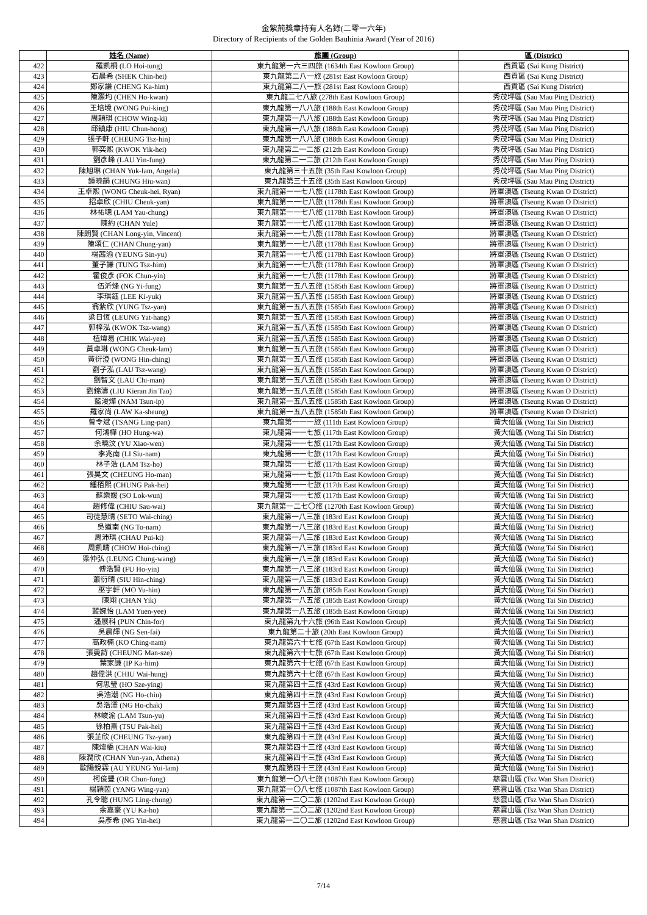金紫荊獎章持有人名錄(二零一六年)
Directory of Recipients of the Golden Bauhinia Award (Year of 2016)
| | 姓名 (Name) | 旅團 (Group) | 區 (District) |
| --- | --- | --- | --- |
| 422 | 羅凱桐 (LO Hoi-tung) | 東九龍第一六三四旅 (1634th East Kowloon Group) | 西貢區 (Sai Kung District) |
| 423 | 石晨希 (SHEK Chin-hei) | 東九龍第二八一旅 (281st East Kowloon Group) | 西貢區 (Sai Kung District) |
| 424 | 鄭家謙 (CHENG Ka-him) | 東九龍第二八一旅 (281st East Kowloon Group) | 西貢區 (Sai Kung District) |
| 425 | 陳灝均 (CHEN Ho-kwan) | 東九龍二七八旅 (278th East Kowloon Group) | 秀茂坪區 (Sau Mau Ping District) |
| 426 | 王培境 (WONG Pui-king) | 東九龍第一八八旅 (188th East Kowloon Group) | 秀茂坪區 (Sau Mau Ping District) |
| 427 | 周穎琪 (CHOW Wing-ki) | 東九龍第一八八旅 (188th East Kowloon Group) | 秀茂坪區 (Sau Mau Ping District) |
| 428 | 邱鎮康 (HIU Chun-hong) | 東九龍第一八八旅 (188th East Kowloon Group) | 秀茂坪區 (Sau Mau Ping District) |
| 429 | 張子軒 (CHEUNG Tsz-hin) | 東九龍第一八八旅 (188th East Kowloon Group) | 秀茂坪區 (Sau Mau Ping District) |
| 430 | 郭奕熙 (KWOK Yik-hei) | 東九龍第二一二旅 (212th East Kowloon Group) | 秀茂坪區 (Sau Mau Ping District) |
| 431 | 劉彥峰 (LAU Yin-fung) | 東九龍第二一二旅 (212th East Kowloon Group) | 秀茂坪區 (Sau Mau Ping District) |
| 432 | 陳旭琳 (CHAN Yuk-lam, Angela) | 東九龍第三十五旅 (35th East Kowloon Group) | 秀茂坪區 (Sau Mau Ping District) |
| 433 | 鍾曉韻 (CHUNG Hiu-wan) | 東九龍第三十五旅 (35th East Kowloon Group) | 秀茂坪區 (Sau Mau Ping District) |
| 434 | 王卓熙 (WONG Cheuk-hei, Ryan) | 東九龍第一一七八旅 (1178th East Kowloon Group) | 將軍澳區 (Tseung Kwan O District) |
| 435 | 招卓欣 (CHIU Cheuk-yan) | 東九龍第一一七八旅 (1178th East Kowloon Group) | 將軍澳區 (Tseung Kwan O District) |
| 436 | 林祐聰 (LAM Yau-chung) | 東九龍第一一七八旅 (1178th East Kowloon Group) | 將軍澳區 (Tseung Kwan O District) |
| 437 | 陳約 (CHAN Yule) | 東九龍第一一七八旅 (1178th East Kowloon Group) | 將軍澳區 (Tseung Kwan O District) |
| 438 | 陳朗賢 (CHAN Long-yin, Vincent) | 東九龍第一一七八旅 (1178th East Kowloon Group) | 將軍澳區 (Tseung Kwan O District) |
| 439 | 陳頌仁 (CHAN Chung-yan) | 東九龍第一一七八旅 (1178th East Kowloon Group) | 將軍澳區 (Tseung Kwan O District) |
| 440 | 楊茜渝 (YEUNG Sin-yu) | 東九龍第一一七八旅 (1178th East Kowloon Group) | 將軍澳區 (Tseung Kwan O District) |
| 441 | 董子謙 (TUNG Tsz-him) | 東九龍第一一七八旅 (1178th East Kowloon Group) | 將軍澳區 (Tseung Kwan O District) |
| 442 | 霍俊彥 (FOK Chun-yin) | 東九龍第一一七八旅 (1178th East Kowloon Group) | 將軍澳區 (Tseung Kwan O District) |
| 443 | 伍沂烽 (NG Yi-fung) | 東九龍第一五八五旅 (1585th East Kowloon Group) | 將軍澳區 (Tseung Kwan O District) |
| 444 | 李琪鈺 (LEE Ki-yuk) | 東九龍第一五八五旅 (1585th East Kowloon Group) | 將軍澳區 (Tseung Kwan O District) |
| 445 | 翁紫欣 (YUNG Tsz-yan) | 東九龍第一五八五旅 (1585th East Kowloon Group) | 將軍澳區 (Tseung Kwan O District) |
| 446 | 梁日恆 (LEUNG Yat-hang) | 東九龍第一五八五旅 (1585th East Kowloon Group) | 將軍澳區 (Tseung Kwan O District) |
| 447 | 郭梓泓 (KWOK Tsz-wang) | 東九龍第一五八五旅 (1585th East Kowloon Group) | 將軍澳區 (Tseung Kwan O District) |
| 448 | 植煒易 (CHIK Wai-yee) | 東九龍第一五八五旅 (1585th East Kowloon Group) | 將軍澳區 (Tseung Kwan O District) |
| 449 | 黃卓琳 (WONG Cheuk-lam) | 東九龍第一五八五旅 (1585th East Kowloon Group) | 將軍澳區 (Tseung Kwan O District) |
| 450 | 黃衍澄 (WONG Hin-ching) | 東九龍第一五八五旅 (1585th East Kowloon Group) | 將軍澳區 (Tseung Kwan O District) |
| 451 | 劉子泓 (LAU Tsz-wang) | 東九龍第一五八五旅 (1585th East Kowloon Group) | 將軍澳區 (Tseung Kwan O District) |
| 452 | 劉智文 (LAU Chi-man) | 東九龍第一五八五旅 (1585th East Kowloon Group) | 將軍澳區 (Tseung Kwan O District) |
| 453 | 劉錦濤 (LIU Kieran Jin Tao) | 東九龍第一五八五旅 (1585th East Kowloon Group) | 將軍澳區 (Tseung Kwan O District) |
| 454 | 藍浚燁 (NAM Tsun-ip) | 東九龍第一五八五旅 (1585th East Kowloon Group) | 將軍澳區 (Tseung Kwan O District) |
| 455 | 羅家尚 (LAW Ka-sheung) | 東九龍第一五八五旅 (1585th East Kowloon Group) | 將軍澳區 (Tseung Kwan O District) |
| 456 | 曾令斌 (TSANG Ling-pan) | 東九龍第一一一旅 (111th East Kowloon Group) | 黃大仙區 (Wong Tai Sin District) |
| 457 | 何鴻樺 (HO Hung-wa) | 東九龍第一一七旅 (117th East Kowloon Group) | 黃大仙區 (Wong Tai Sin District) |
| 458 | 余曉汶 (YU Xiao-wen) | 東九龍第一一七旅 (117th East Kowloon Group) | 黃大仙區 (Wong Tai Sin District) |
| 459 | 李兆南 (LI Siu-nam) | 東九龍第一一七旅 (117th East Kowloon Group) | 黃大仙區 (Wong Tai Sin District) |
| 460 | 林子浩 (LAM Tsz-ho) | 東九龍第一一七旅 (117th East Kowloon Group) | 黃大仙區 (Wong Tai Sin District) |
| 461 | 張昊文 (CHEUNG Ho-man) | 東九龍第一一七旅 (117th East Kowloon Group) | 黃大仙區 (Wong Tai Sin District) |
| 462 | 鍾栢熙 (CHUNG Pak-hei) | 東九龍第一一七旅 (117th East Kowloon Group) | 黃大仙區 (Wong Tai Sin District) |
| 463 | 蘇樂媛 (SO Lok-wun) | 東九龍第一一七旅 (117th East Kowloon Group) | 黃大仙區 (Wong Tai Sin District) |
| 464 | 趙修偉 (CHIU Sau-wai) | 東九龍第一二七〇旅 (1270th East Kowloon Group) | 黃大仙區 (Wong Tai Sin District) |
| 465 | 司徒慧晴 (SETO Wai-ching) | 東九龍第一八三旅 (183rd East Kowloon Group) | 黃大仙區 (Wong Tai Sin District) |
| 466 | 吳道南 (NG To-nam) | 東九龍第一八三旅 (183rd East Kowloon Group) | 黃大仙區 (Wong Tai Sin District) |
| 467 | 周沛琪 (CHAU Pui-ki) | 東九龍第一八三旅 (183rd East Kowloon Group) | 黃大仙區 (Wong Tai Sin District) |
| 468 | 周凱晴 (CHOW Hoi-ching) | 東九龍第一八三旅 (183rd East Kowloon Group) | 黃大仙區 (Wong Tai Sin District) |
| 469 | 梁仲弘 (LEUNG Chung-wang) | 東九龍第一八三旅 (183rd East Kowloon Group) | 黃大仙區 (Wong Tai Sin District) |
| 470 | 傅浩賢 (FU Ho-yin) | 東九龍第一八三旅 (183rd East Kowloon Group) | 黃大仙區 (Wong Tai Sin District) |
| 471 | 蕭衍晴 (SIU Hin-ching) | 東九龍第一八三旅 (183rd East Kowloon Group) | 黃大仙區 (Wong Tai Sin District) |
| 472 | 巫宇軒 (MO Yu-hin) | 東九龍第一八五旅 (185th East Kowloon Group) | 黃大仙區 (Wong Tai Sin District) |
| 473 | 陳翊 (CHAN Yik) | 東九龍第一八五旅 (185th East Kowloon Group) | 黃大仙區 (Wong Tai Sin District) |
| 474 | 藍婉怡 (LAM Yuen-yee) | 東九龍第一八五旅 (185th East Kowloon Group) | 黃大仙區 (Wong Tai Sin District) |
| 475 | 潘展科 (PUN Chin-for) | 東九龍第九十六旅 (96th East Kowloon Group) | 黃大仙區 (Wong Tai Sin District) |
| 476 | 吳晨輝 (NG Sen-fai) | 東九龍第二十旅 (20th East Kowloon Group) | 黃大仙區 (Wong Tai Sin District) |
| 477 | 高政楠 (KO Ching-nam) | 東九龍第六十七旅 (67th East Kowloon Group) | 黃大仙區 (Wong Tai Sin District) |
| 478 | 張曼詩 (CHEUNG Man-sze) | 東九龍第六十七旅 (67th East Kowloon Group) | 黃大仙區 (Wong Tai Sin District) |
| 479 | 葉家謙 (IP Ka-him) | 東九龍第六十七旅 (67th East Kowloon Group) | 黃大仙區 (Wong Tai Sin District) |
| 480 | 趙偉洪 (CHIU Wai-hung) | 東九龍第六十七旅 (67th East Kowloon Group) | 黃大仙區 (Wong Tai Sin District) |
| 481 | 何思瑩 (HO Sze-ying) | 東九龍第四十三旅 (43rd East Kowloon Group) | 黃大仙區 (Wong Tai Sin District) |
| 482 | 吳浩潮 (NG Ho-chiu) | 東九龍第四十三旅 (43rd East Kowloon Group) | 黃大仙區 (Wong Tai Sin District) |
| 483 | 吳浩澤 (NG Ho-chak) | 東九龍第四十三旅 (43rd East Kowloon Group) | 黃大仙區 (Wong Tai Sin District) |
| 484 | 林峻渝 (LAM Tsun-yu) | 東九龍第四十三旅 (43rd East Kowloon Group) | 黃大仙區 (Wong Tai Sin District) |
| 485 | 徐柏熹 (TSU Pak-hei) | 東九龍第四十三旅 (43rd East Kowloon Group) | 黃大仙區 (Wong Tai Sin District) |
| 486 | 張芷欣 (CHEUNG Tsz-yan) | 東九龍第四十三旅 (43rd East Kowloon Group) | 黃大仙區 (Wong Tai Sin District) |
| 487 | 陳煒橋 (CHAN Wai-kiu) | 東九龍第四十三旅 (43rd East Kowloon Group) | 黃大仙區 (Wong Tai Sin District) |
| 488 | 陳潤欣 (CHAN Yun-yan, Athena) | 東九龍第四十三旅 (43rd East Kowloon Group) | 黃大仙區 (Wong Tai Sin District) |
| 489 | 歐陽銳霖 (AU YEUNG Yui-lam) | 東九龍第四十三旅 (43rd East Kowloon Group) | 黃大仙區 (Wong Tai Sin District) |
| 490 | 柯俊豐 (OR Chun-fung) | 東九龍第一〇八七旅 (1087th East Kowloon Group) | 慈雲山區 (Tsz Wan Shan District) |
| 491 | 楊穎茵 (YANG Wing-yan) | 東九龍第一〇八七旅 (1087th East Kowloon Group) | 慈雲山區 (Tsz Wan Shan District) |
| 492 | 孔令聰 (HUNG Ling-chung) | 東九龍第一二〇二旅 (1202nd East Kowloon Group) | 慈雲山區 (Tsz Wan Shan District) |
| 493 | 余嘉豪 (YU Ka-ho) | 東九龍第一二〇二旅 (1202nd East Kowloon Group) | 慈雲山區 (Tsz Wan Shan District) |
| 494 | 吳彥希 (NG Yin-hei) | 東九龍第一二〇二旅 (1202nd East Kowloon Group) | 慈雲山區 (Tsz Wan Shan District) |
7/14